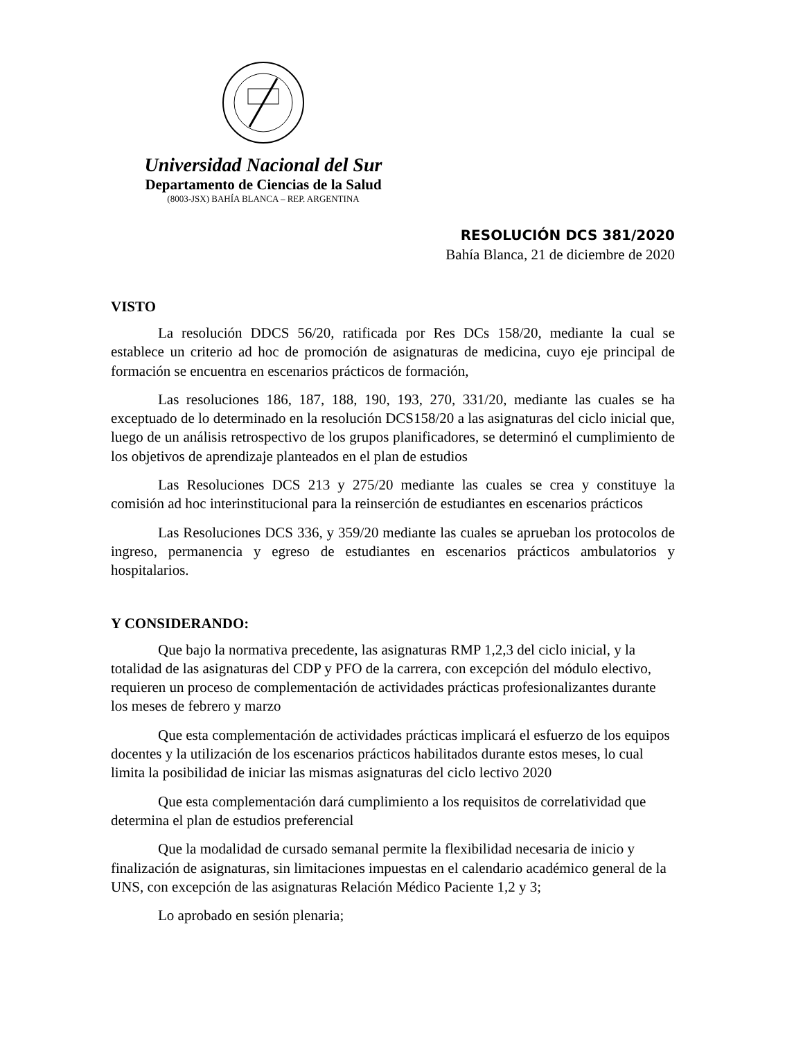Universidad Nacional del Sur
Departamento de Ciencias de la Salud
(8003-JSX) BAHÍA BLANCA – REP. ARGENTINA
RESOLUCIÓN DCS 381/2020
Bahía Blanca, 21 de diciembre de 2020
VISTO
La resolución DDCS 56/20, ratificada por Res DCs 158/20, mediante la cual se establece un criterio ad hoc de promoción de asignaturas de medicina, cuyo eje principal de formación se encuentra en escenarios prácticos de formación,
Las resoluciones 186, 187, 188, 190, 193, 270, 331/20, mediante las cuales se ha exceptuado de lo determinado en la resolución DCS158/20 a las asignaturas del ciclo inicial que, luego de un análisis retrospectivo de los grupos planificadores, se determinó el cumplimiento de los objetivos de aprendizaje planteados en el plan de estudios
Las Resoluciones DCS 213 y 275/20 mediante las cuales se crea y constituye la comisión ad hoc interinstitucional para la reinserción de estudiantes en escenarios prácticos
Las Resoluciones DCS 336, y 359/20 mediante las cuales se aprueban los protocolos de ingreso, permanencia y egreso de estudiantes en escenarios prácticos ambulatorios y hospitalarios.
Y CONSIDERANDO:
Que bajo la normativa precedente, las asignaturas RMP 1,2,3 del ciclo inicial, y la totalidad de las asignaturas del CDP y PFO de la carrera, con excepción del módulo electivo, requieren un proceso de complementación de actividades prácticas profesionalizantes durante los meses de febrero y marzo
Que esta complementación de actividades prácticas implicará el esfuerzo de los equipos docentes y la utilización de los escenarios prácticos habilitados durante estos meses, lo cual limita la posibilidad de iniciar las mismas asignaturas del ciclo lectivo 2020
Que esta complementación dará cumplimiento a los requisitos de correlatividad que determina el plan de estudios preferencial
Que la modalidad de cursado semanal permite la flexibilidad necesaria de inicio y finalización de asignaturas, sin limitaciones impuestas en el calendario académico general de la UNS, con excepción de las asignaturas Relación Médico Paciente 1,2 y 3;
Lo aprobado en sesión plenaria;